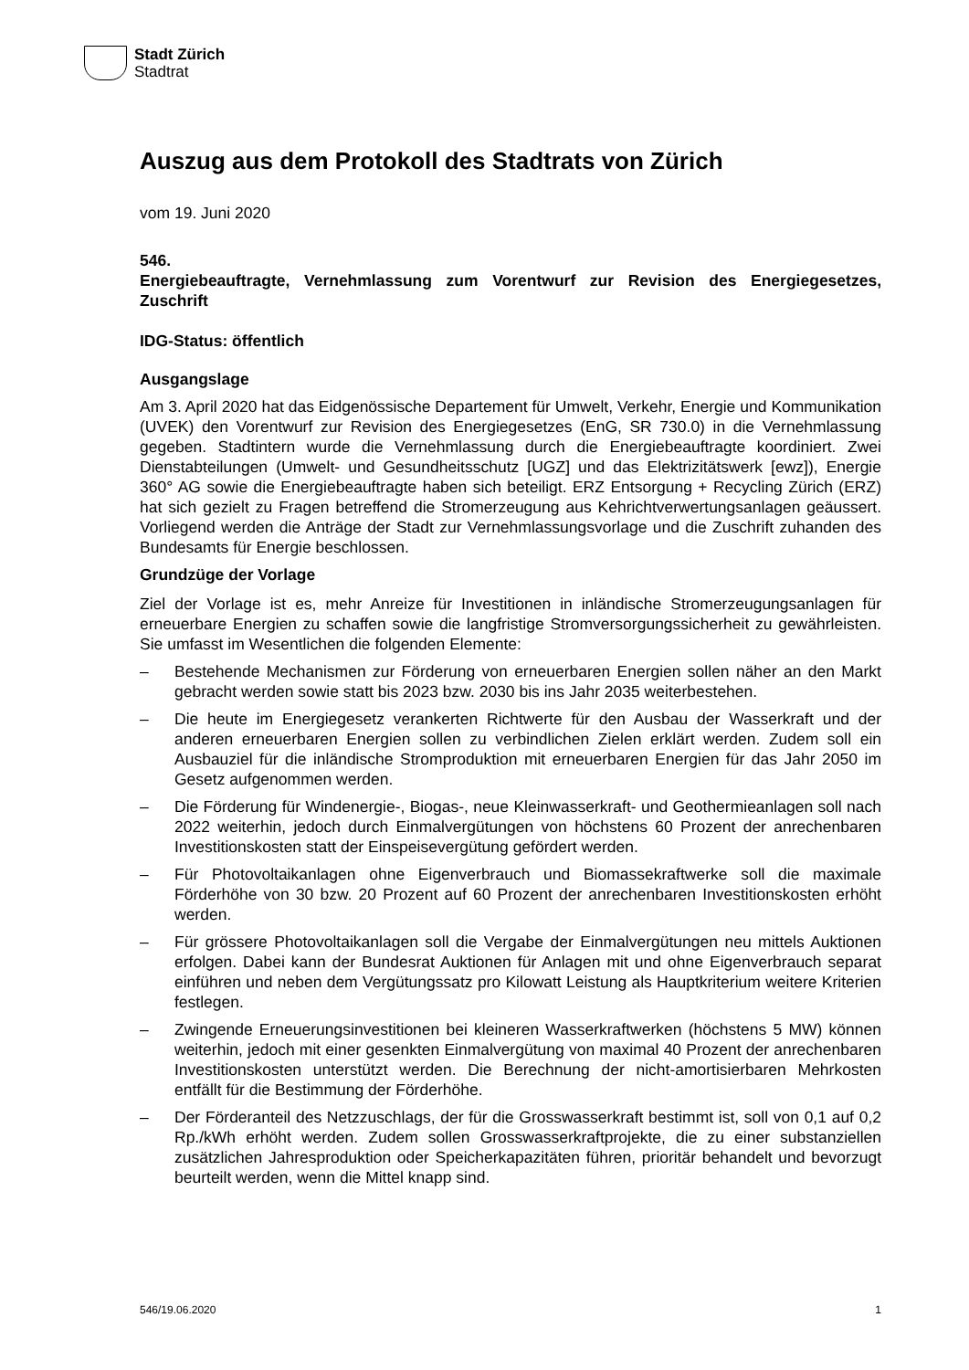Stadt Zürich
Stadtrat
Auszug aus dem Protokoll des Stadtrats von Zürich
vom 19. Juni 2020
546.
Energiebeauftragte, Vernehmlassung zum Vorentwurf zur Revision des Energiegesetzes, Zuschrift
IDG-Status: öffentlich
Ausgangslage
Am 3. April 2020 hat das Eidgenössische Departement für Umwelt, Verkehr, Energie und Kommunikation (UVEK) den Vorentwurf zur Revision des Energiegesetzes (EnG, SR 730.0) in die Vernehmlassung gegeben. Stadtintern wurde die Vernehmlassung durch die Energiebeauftragte koordiniert. Zwei Dienstabteilungen (Umwelt- und Gesundheitsschutz [UGZ] und das Elektrizitätswerk [ewz]), Energie 360° AG sowie die Energiebeauftragte haben sich beteiligt. ERZ Entsorgung + Recycling Zürich (ERZ) hat sich gezielt zu Fragen betreffend die Stromerzeugung aus Kehrichtverwertungsanlagen geäussert. Vorliegend werden die Anträge der Stadt zur Vernehmlassungsvorlage und die Zuschrift zuhanden des Bundesamts für Energie beschlossen.
Grundzüge der Vorlage
Ziel der Vorlage ist es, mehr Anreize für Investitionen in inländische Stromerzeugungsanlagen für erneuerbare Energien zu schaffen sowie die langfristige Stromversorgungssicherheit zu gewährleisten. Sie umfasst im Wesentlichen die folgenden Elemente:
– Bestehende Mechanismen zur Förderung von erneuerbaren Energien sollen näher an den Markt gebracht werden sowie statt bis 2023 bzw. 2030 bis ins Jahr 2035 weiterbestehen.
– Die heute im Energiegesetz verankerten Richtwerte für den Ausbau der Wasserkraft und der anderen erneuerbaren Energien sollen zu verbindlichen Zielen erklärt werden. Zudem soll ein Ausbauziel für die inländische Stromproduktion mit erneuerbaren Energien für das Jahr 2050 im Gesetz aufgenommen werden.
– Die Förderung für Windenergie-, Biogas-, neue Kleinwasserkraft- und Geothermieanlagen soll nach 2022 weiterhin, jedoch durch Einmalvergütungen von höchstens 60 Prozent der anrechenbaren Investitionskosten statt der Einspeisevergütung gefördert werden.
– Für Photovoltaikanlagen ohne Eigenverbrauch und Biomassekraftwerke soll die maximale Förderhöhe von 30 bzw. 20 Prozent auf 60 Prozent der anrechenbaren Investitionskosten erhöht werden.
– Für grössere Photovoltaikanlagen soll die Vergabe der Einmalvergütungen neu mittels Auktionen erfolgen. Dabei kann der Bundesrat Auktionen für Anlagen mit und ohne Eigenverbrauch separat einführen und neben dem Vergütungssatz pro Kilowatt Leistung als Hauptkriterium weitere Kriterien festlegen.
– Zwingende Erneuerungsinvestitionen bei kleineren Wasserkraftwerken (höchstens 5 MW) können weiterhin, jedoch mit einer gesenkten Einmalvergütung von maximal 40 Prozent der anrechenbaren Investitionskosten unterstützt werden. Die Berechnung der nicht-amortisierbaren Mehrkosten entfällt für die Bestimmung der Förderhöhe.
– Der Förderanteil des Netzzuschlags, der für die Grosswasserkraft bestimmt ist, soll von 0,1 auf 0,2 Rp./kWh erhöht werden. Zudem sollen Grosswasserkraftprojekte, die zu einer substanziellen zusätzlichen Jahresproduktion oder Speicherkapazitäten führen, prioritär behandelt und bevorzugt beurteilt werden, wenn die Mittel knapp sind.
546/19.06.2020 1